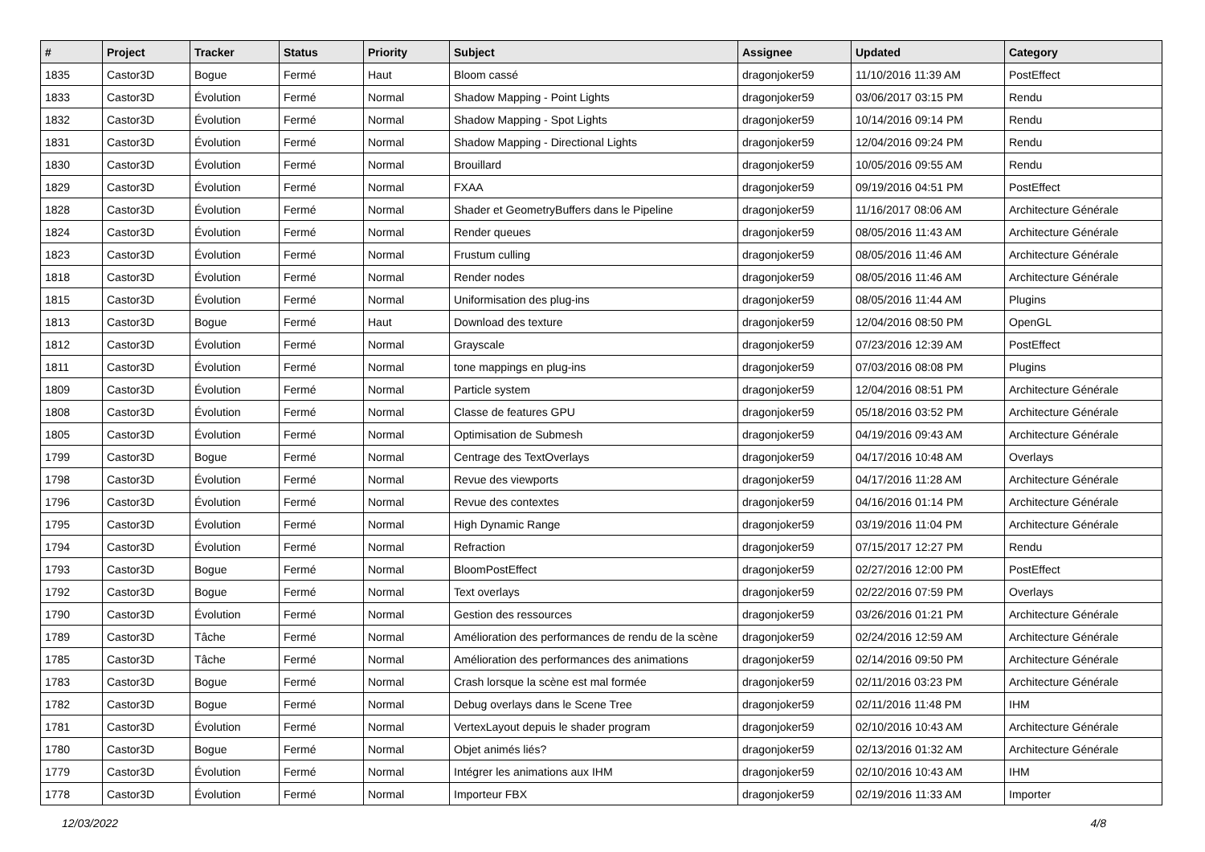| # | Project | Tracker | Status | Priority | Subject | Assignee | Updated | Category |
| --- | --- | --- | --- | --- | --- | --- | --- | --- |
| 1835 | Castor3D | Bogue | Fermé | Haut | Bloom cassé | dragonjoker59 | 11/10/2016 11:39 AM | PostEffect |
| 1833 | Castor3D | Évolution | Fermé | Normal | Shadow Mapping - Point Lights | dragonjoker59 | 03/06/2017 03:15 PM | Rendu |
| 1832 | Castor3D | Évolution | Fermé | Normal | Shadow Mapping - Spot Lights | dragonjoker59 | 10/14/2016 09:14 PM | Rendu |
| 1831 | Castor3D | Évolution | Fermé | Normal | Shadow Mapping - Directional Lights | dragonjoker59 | 12/04/2016 09:24 PM | Rendu |
| 1830 | Castor3D | Évolution | Fermé | Normal | Brouillard | dragonjoker59 | 10/05/2016 09:55 AM | Rendu |
| 1829 | Castor3D | Évolution | Fermé | Normal | FXAA | dragonjoker59 | 09/19/2016 04:51 PM | PostEffect |
| 1828 | Castor3D | Évolution | Fermé | Normal | Shader et GeometryBuffers dans le Pipeline | dragonjoker59 | 11/16/2017 08:06 AM | Architecture Générale |
| 1824 | Castor3D | Évolution | Fermé | Normal | Render queues | dragonjoker59 | 08/05/2016 11:43 AM | Architecture Générale |
| 1823 | Castor3D | Évolution | Fermé | Normal | Frustum culling | dragonjoker59 | 08/05/2016 11:46 AM | Architecture Générale |
| 1818 | Castor3D | Évolution | Fermé | Normal | Render nodes | dragonjoker59 | 08/05/2016 11:46 AM | Architecture Générale |
| 1815 | Castor3D | Évolution | Fermé | Normal | Uniformisation des plug-ins | dragonjoker59 | 08/05/2016 11:44 AM | Plugins |
| 1813 | Castor3D | Bogue | Fermé | Haut | Download des texture | dragonjoker59 | 12/04/2016 08:50 PM | OpenGL |
| 1812 | Castor3D | Évolution | Fermé | Normal | Grayscale | dragonjoker59 | 07/23/2016 12:39 AM | PostEffect |
| 1811 | Castor3D | Évolution | Fermé | Normal | tone mappings en plug-ins | dragonjoker59 | 07/03/2016 08:08 PM | Plugins |
| 1809 | Castor3D | Évolution | Fermé | Normal | Particle system | dragonjoker59 | 12/04/2016 08:51 PM | Architecture Générale |
| 1808 | Castor3D | Évolution | Fermé | Normal | Classe de features GPU | dragonjoker59 | 05/18/2016 03:52 PM | Architecture Générale |
| 1805 | Castor3D | Évolution | Fermé | Normal | Optimisation de Submesh | dragonjoker59 | 04/19/2016 09:43 AM | Architecture Générale |
| 1799 | Castor3D | Bogue | Fermé | Normal | Centrage des TextOverlays | dragonjoker59 | 04/17/2016 10:48 AM | Overlays |
| 1798 | Castor3D | Évolution | Fermé | Normal | Revue des viewports | dragonjoker59 | 04/17/2016 11:28 AM | Architecture Générale |
| 1796 | Castor3D | Évolution | Fermé | Normal | Revue des contextes | dragonjoker59 | 04/16/2016 01:14 PM | Architecture Générale |
| 1795 | Castor3D | Évolution | Fermé | Normal | High Dynamic Range | dragonjoker59 | 03/19/2016 11:04 PM | Architecture Générale |
| 1794 | Castor3D | Évolution | Fermé | Normal | Refraction | dragonjoker59 | 07/15/2017 12:27 PM | Rendu |
| 1793 | Castor3D | Bogue | Fermé | Normal | BloomPostEffect | dragonjoker59 | 02/27/2016 12:00 PM | PostEffect |
| 1792 | Castor3D | Bogue | Fermé | Normal | Text overlays | dragonjoker59 | 02/22/2016 07:59 PM | Overlays |
| 1790 | Castor3D | Évolution | Fermé | Normal | Gestion des ressources | dragonjoker59 | 03/26/2016 01:21 PM | Architecture Générale |
| 1789 | Castor3D | Tâche | Fermé | Normal | Amélioration des performances de rendu de la scène | dragonjoker59 | 02/24/2016 12:59 AM | Architecture Générale |
| 1785 | Castor3D | Tâche | Fermé | Normal | Amélioration des performances des animations | dragonjoker59 | 02/14/2016 09:50 PM | Architecture Générale |
| 1783 | Castor3D | Bogue | Fermé | Normal | Crash lorsque la scène est mal formée | dragonjoker59 | 02/11/2016 03:23 PM | Architecture Générale |
| 1782 | Castor3D | Bogue | Fermé | Normal | Debug overlays dans le Scene Tree | dragonjoker59 | 02/11/2016 11:48 PM | IHM |
| 1781 | Castor3D | Évolution | Fermé | Normal | VertexLayout depuis le shader program | dragonjoker59 | 02/10/2016 10:43 AM | Architecture Générale |
| 1780 | Castor3D | Bogue | Fermé | Normal | Objet animés liés? | dragonjoker59 | 02/13/2016 01:32 AM | Architecture Générale |
| 1779 | Castor3D | Évolution | Fermé | Normal | Intégrer les animations aux IHM | dragonjoker59 | 02/10/2016 10:43 AM | IHM |
| 1778 | Castor3D | Évolution | Fermé | Normal | Importeur FBX | dragonjoker59 | 02/19/2016 11:33 AM | Importer |
12/03/2022 4/8